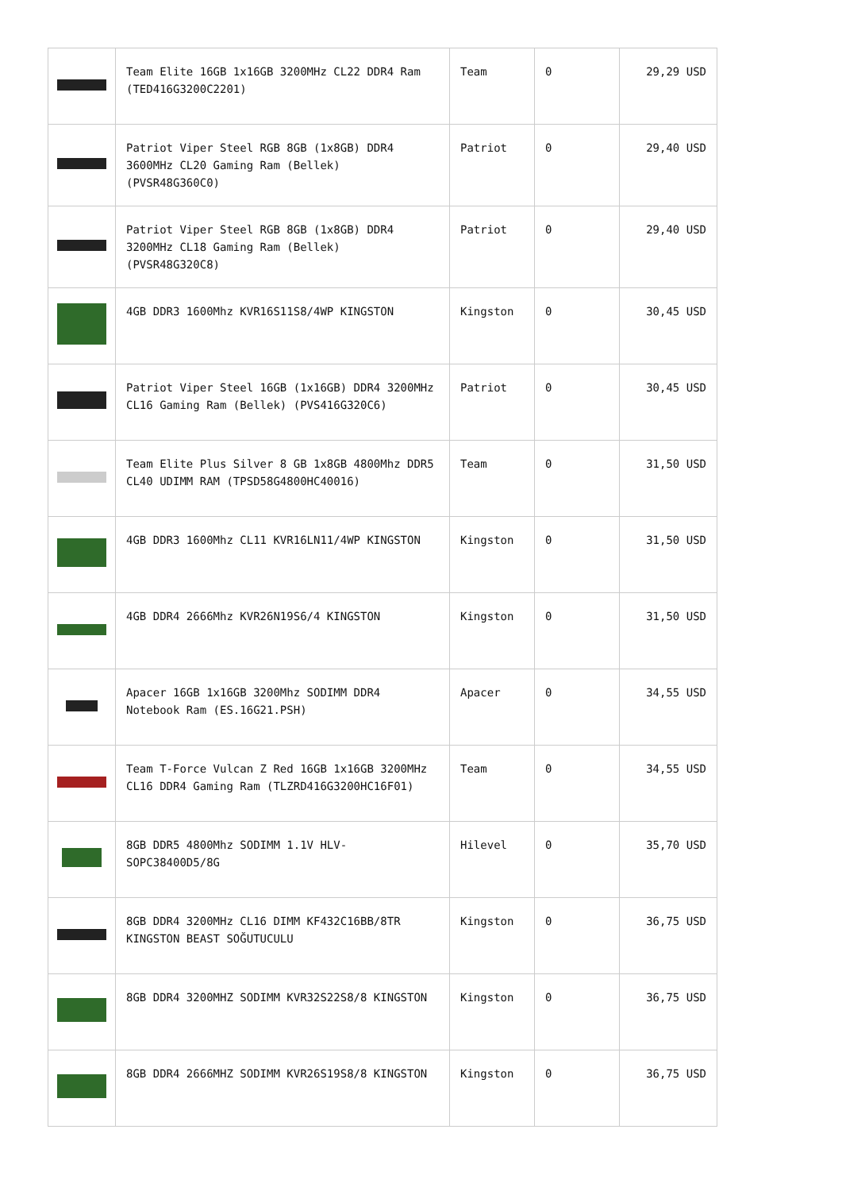| | Team Elite 16GB 1x16GB 3200MHz CL22 DDR4 Ram (TED416G3200C2201) | Team | 0 | 29,29 USD |
| | Patriot Viper Steel RGB 8GB (1x8GB) DDR4 3600MHz CL20 Gaming Ram (Bellek) (PVSR48G360C0) | Patriot | 0 | 29,40 USD |
| | Patriot Viper Steel RGB 8GB (1x8GB) DDR4 3200MHz CL18 Gaming Ram (Bellek) (PVSR48G320C8) | Patriot | 0 | 29,40 USD |
| | 4GB DDR3 1600Mhz KVR16S11S8/4WP KINGSTON | Kingston | 0 | 30,45 USD |
| | Patriot Viper Steel 16GB (1x16GB) DDR4 3200MHz CL16 Gaming Ram (Bellek) (PVS416G320C6) | Patriot | 0 | 30,45 USD |
| | Team Elite Plus Silver 8 GB 1x8GB 4800Mhz DDR5 CL40 UDIMM RAM (TPSD58G4800HC40016) | Team | 0 | 31,50 USD |
| | 4GB DDR3 1600Mhz CL11 KVR16LN11/4WP KINGSTON | Kingston | 0 | 31,50 USD |
| | 4GB DDR4 2666Mhz KVR26N19S6/4 KINGSTON | Kingston | 0 | 31,50 USD |
| | Apacer 16GB 1x16GB 3200Mhz SODIMM DDR4 Notebook Ram (ES.16G21.PSH) | Apacer | 0 | 34,55 USD |
| | Team T-Force Vulcan Z Red 16GB 1x16GB 3200MHz CL16 DDR4 Gaming Ram (TLZRD416G3200HC16F01) | Team | 0 | 34,55 USD |
| | 8GB DDR5 4800Mhz SODIMM 1.1V HLV-SOPC38400D5/8G | Hilevel | 0 | 35,70 USD |
| | 8GB DDR4 3200MHz CL16 DIMM KF432C16BB/8TR KINGSTON BEAST SOĞUTUCULU | Kingston | 0 | 36,75 USD |
| | 8GB DDR4 3200MHZ SODIMM KVR32S22S8/8 KINGSTON | Kingston | 0 | 36,75 USD |
| | 8GB DDR4 2666MHZ SODIMM KVR26S19S8/8 KINGSTON | Kingston | 0 | 36,75 USD |